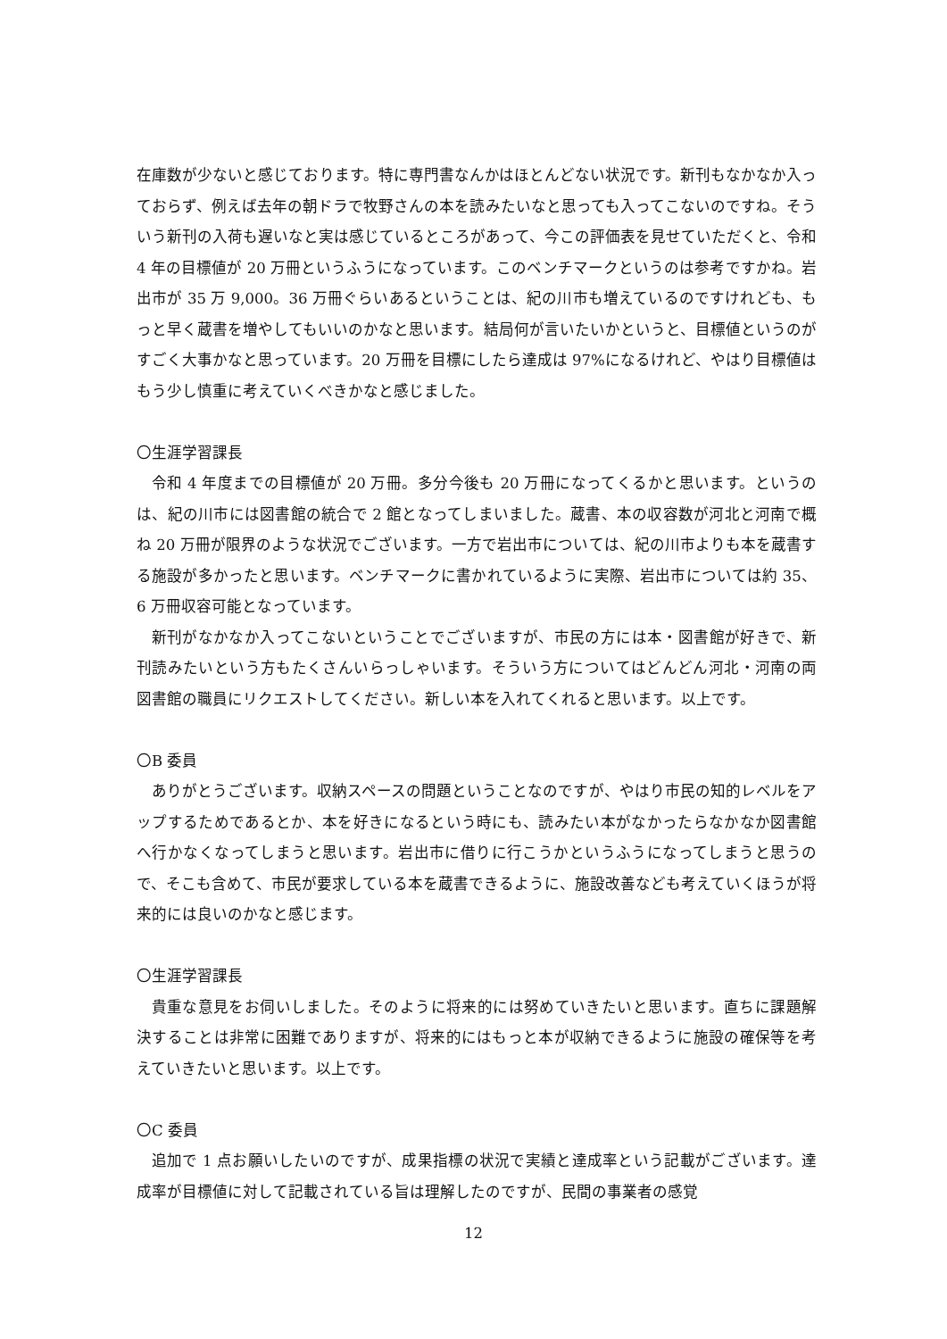在庫数が少ないと感じております。特に専門書なんかはほとんどない状況です。新刊もなかなか入っておらず、例えば去年の朝ドラで牧野さんの本を読みたいなと思っても入ってこないのですね。そういう新刊の入荷も遅いなと実は感じているところがあって、今この評価表を見せていただくと、令和 4 年の目標値が 20 万冊というふうになっています。このベンチマークというのは参考ですかね。岩出市が 35 万 9,000。36 万冊ぐらいあるということは、紀の川市も増えているのですけれども、もっと早く蔵書を増やしてもいいのかなと思います。結局何が言いたいかというと、目標値というのがすごく大事かなと思っています。20 万冊を目標にしたら達成は 97%になるけれど、やはり目標値はもう少し慎重に考えていくべきかなと感じました。
〇生涯学習課長
令和 4 年度までの目標値が 20 万冊。多分今後も 20 万冊になってくるかと思います。というのは、紀の川市には図書館の統合で 2 館となってしまいました。蔵書、本の収容数が河北と河南で概ね 20 万冊が限界のような状況でございます。一方で岩出市については、紀の川市よりも本を蔵書する施設が多かったと思います。ベンチマークに書かれているように実際、岩出市については約 35、6 万冊収容可能となっています。
新刊がなかなか入ってこないということでございますが、市民の方には本・図書館が好きで、新刊読みたいという方もたくさんいらっしゃいます。そういう方についてはどんどん河北・河南の両図書館の職員にリクエストしてください。新しい本を入れてくれると思います。以上です。
〇B 委員
ありがとうございます。収納スペースの問題ということなのですが、やはり市民の知的レベルをアップするためであるとか、本を好きになるという時にも、読みたい本がなかったらなかなか図書館へ行かなくなってしまうと思います。岩出市に借りに行こうかというふうになってしまうと思うので、そこも含めて、市民が要求している本を蔵書できるように、施設改善なども考えていくほうが将来的には良いのかなと感じます。
〇生涯学習課長
貴重な意見をお伺いしました。そのように将来的には努めていきたいと思います。直ちに課題解決することは非常に困難でありますが、将来的にはもっと本が収納できるように施設の確保等を考えていきたいと思います。以上です。
〇C 委員
追加で 1 点お願いしたいのですが、成果指標の状況で実績と達成率という記載がございます。達成率が目標値に対して記載されている旨は理解したのですが、民間の事業者の感覚
12